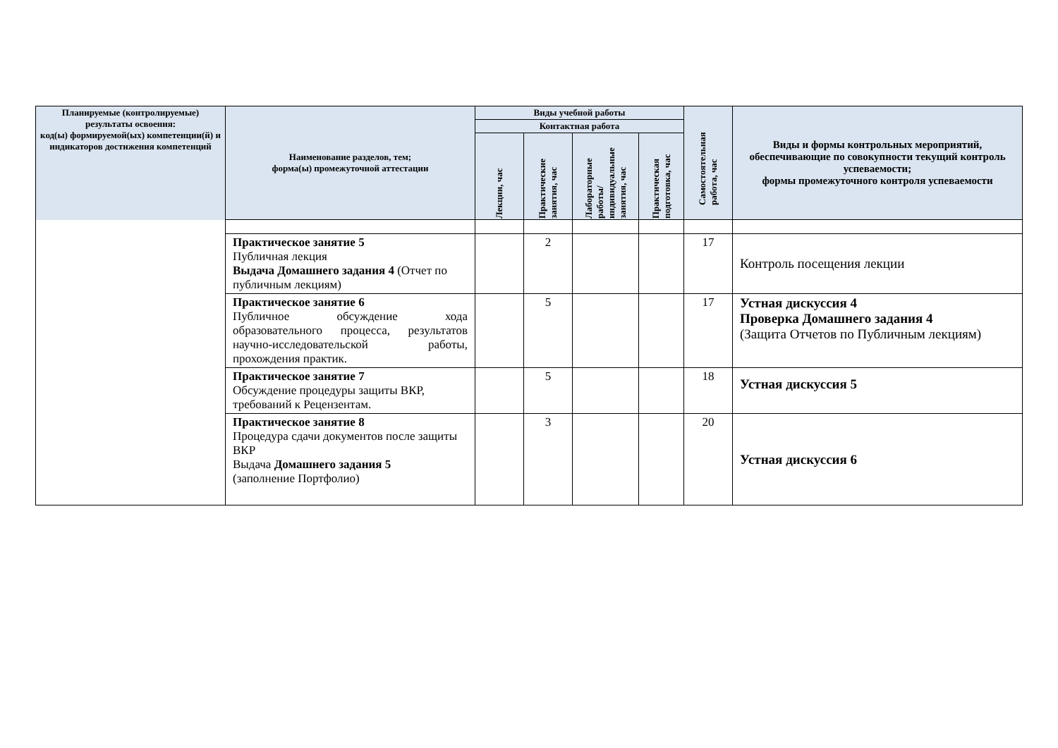| Планируемые (контролируемые) результаты освоения: код(ы) формируемой(ых) компетенции(й) и индикаторов достижения компетенций | Наименование разделов, тем; форма(ы) промежуточной аттестации | Виды учебной работы | | | | Самостоятельная работа, час | Виды и формы контрольных мероприятий, обеспечивающие по совокупности текущий контроль успеваемости; формы промежуточного контроля успеваемости |
| --- | --- | --- | --- | --- | --- | --- | --- |
| | | Контактная работа | | | | | |
| | | Лекции, час | Практические занятия, час | Лабораторные работы/ индивидуальные занятия, час | Практическая подготовка, час | | |
| | Практическое занятие 5 Публичная лекция Выдача Домашнего задания 4 (Отчет по публичным лекциям) | | 2 | | | 17 | Контроль посещения лекции |
| | Практическое занятие 6 Публичное обсуждение хода образовательного процесса, результатов научно-исследовательской работы, прохождения практик. | | 5 | | | 17 | Устная дискуссия 4 Проверка Домашнего задания 4 (Защита Отчетов по Публичным лекциям) |
| | Практическое занятие 7 Обсуждение процедуры защиты ВКР, требований к Рецензентам. | | 5 | | | 18 | Устная дискуссия 5 |
| | Практическое занятие 8 Процедура сдачи документов после защиты ВКР Выдача Домашнего задания 5 (заполнение Портфолио) | | 3 | | | 20 | Устная дискуссия 6 |